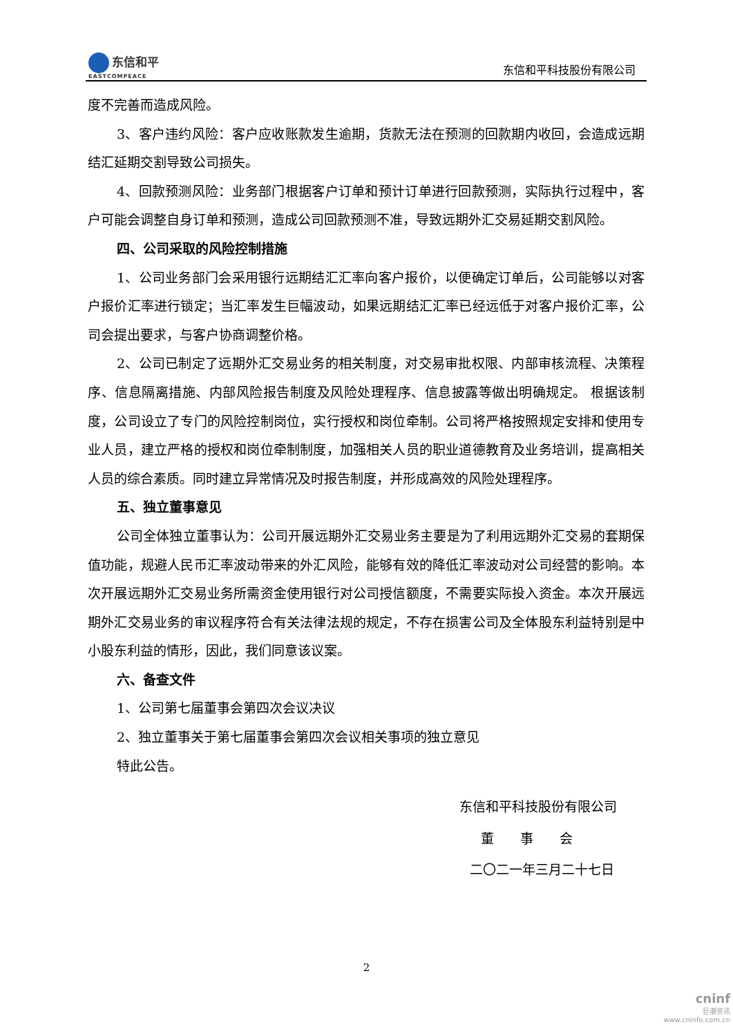东信和平
EASTCOMPEACE
东信和平科技股份有限公司
度不完善而造成风险。
3、客户违约风险：客户应收账款发生逾期，货款无法在预测的回款期内收回，会造成远期结汇延期交割导致公司损失。
4、回款预测风险：业务部门根据客户订单和预计订单进行回款预测，实际执行过程中，客户可能会调整自身订单和预测，造成公司回款预测不准，导致远期外汇交易延期交割风险。
四、公司采取的风险控制措施
1、公司业务部门会采用银行远期结汇汇率向客户报价，以便确定订单后，公司能够以对客户报价汇率进行锁定；当汇率发生巨幅波动，如果远期结汇汇率已经远低于对客户报价汇率，公司会提出要求，与客户协商调整价格。
2、公司已制定了远期外汇交易业务的相关制度，对交易审批权限、内部审核流程、决策程序、信息隔离措施、内部风险报告制度及风险处理程序、信息披露等做出明确规定。 根据该制度，公司设立了专门的风险控制岗位，实行授权和岗位牵制。公司将严格按照规定安排和使用专业人员，建立严格的授权和岗位牵制制度，加强相关人员的职业道德教育及业务培训，提高相关人员的综合素质。同时建立异常情况及时报告制度，并形成高效的风险处理程序。
五、独立董事意见
公司全体独立董事认为：公司开展远期外汇交易业务主要是为了利用远期外汇交易的套期保值功能，规避人民币汇率波动带来的外汇风险，能够有效的降低汇率波动对公司经营的影响。本次开展远期外汇交易业务所需资金使用银行对公司授信额度，不需要实际投入资金。本次开展远期外汇交易业务的审议程序符合有关法律法规的规定，不存在损害公司及全体股东利益特别是中小股东利益的情形，因此，我们同意该议案。
六、备查文件
1、公司第七届董事会第四次会议决议
2、独立董事关于第七届董事会第四次会议相关事项的独立意见
特此公告。
东信和平科技股份有限公司
董　　事　　会
二〇二一年三月二十七日
2
cninf
巨潮资讯
www.cninfo.com.cn